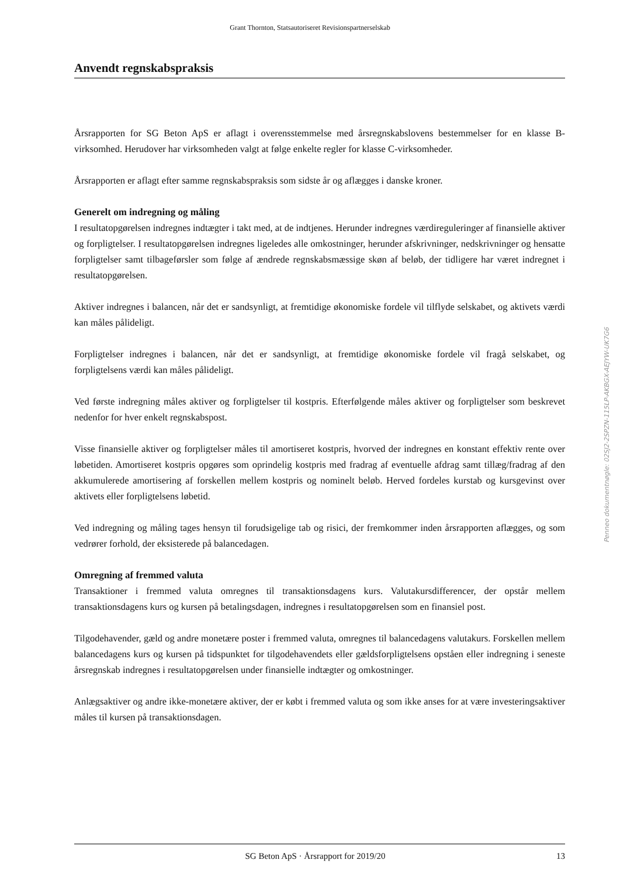Grant Thornton, Statsautoriseret Revisionspartnerselskab
Anvendt regnskabspraksis
Årsrapporten for SG Beton ApS er aflagt i overensstemmelse med årsregnskabslovens bestemmelser for en klasse B-virksomhed. Herudover har virksomheden valgt at følge enkelte regler for klasse C-virksomheder.
Årsrapporten er aflagt efter samme regnskabspraksis som sidste år og aflægges i danske kroner.
Generelt om indregning og måling
I resultatopgørelsen indregnes indtægter i takt med, at de indtjenes. Herunder indregnes værdireguleringer af finansielle aktiver og forpligtelser. I resultatopgørelsen indregnes ligeledes alle omkostninger, herunder afskrivninger, nedskrivninger og hensatte forpligtelser samt tilbageførsler som følge af ændrede regnskabsmæssige skøn af beløb, der tidligere har været indregnet i resultatopgørelsen.
Aktiver indregnes i balancen, når det er sandsynligt, at fremtidige økonomiske fordele vil tilflyde selskabet, og aktivets værdi kan måles pålideligt.
Forpligtelser indregnes i balancen, når det er sandsynligt, at fremtidige økonomiske fordele vil fragå selskabet, og forpligtelsens værdi kan måles pålideligt.
Ved første indregning måles aktiver og forpligtelser til kostpris. Efterfølgende måles aktiver og forpligtelser som beskrevet nedenfor for hver enkelt regnskabspost.
Visse finansielle aktiver og forpligtelser måles til amortiseret kostpris, hvorved der indregnes en konstant effektiv rente over løbetiden. Amortiseret kostpris opgøres som oprindelig kostpris med fradrag af eventuelle afdrag samt tillæg/fradrag af den akkumulerede amortisering af forskellen mellem kostpris og nominelt beløb. Herved fordeles kurstab og kursgevinst over aktivets eller forpligtelsens løbetid.
Ved indregning og måling tages hensyn til forudsigelige tab og risici, der fremkommer inden årsrapporten aflægges, og som vedrører forhold, der eksisterede på balancedagen.
Omregning af fremmed valuta
Transaktioner i fremmed valuta omregnes til transaktionsdagens kurs. Valutakursdifferencer, der opstår mellem transaktionsdagens kurs og kursen på betalingsdagen, indregnes i resultatopgørelsen som en finansiel post.
Tilgodehavender, gæld og andre monetære poster i fremmed valuta, omregnes til balancedagens valutakurs. Forskellen mellem balancedagens kurs og kursen på tidspunktet for tilgodehavendets eller gældsforpligtelsens opståen eller indregning i seneste årsregnskab indregnes i resultatopgørelsen under finansielle indtægter og omkostninger.
Anlægsaktiver og andre ikke-monetære aktiver, der er købt i fremmed valuta og som ikke anses for at være investeringsaktiver måles til kursen på transaktionsdagen.
Penneo dokumentnøgle: 02SJ2-2SPZN-115LP-AKBGX-AEJYW-UK7G6
SG Beton ApS · Årsrapport for 2019/20 13